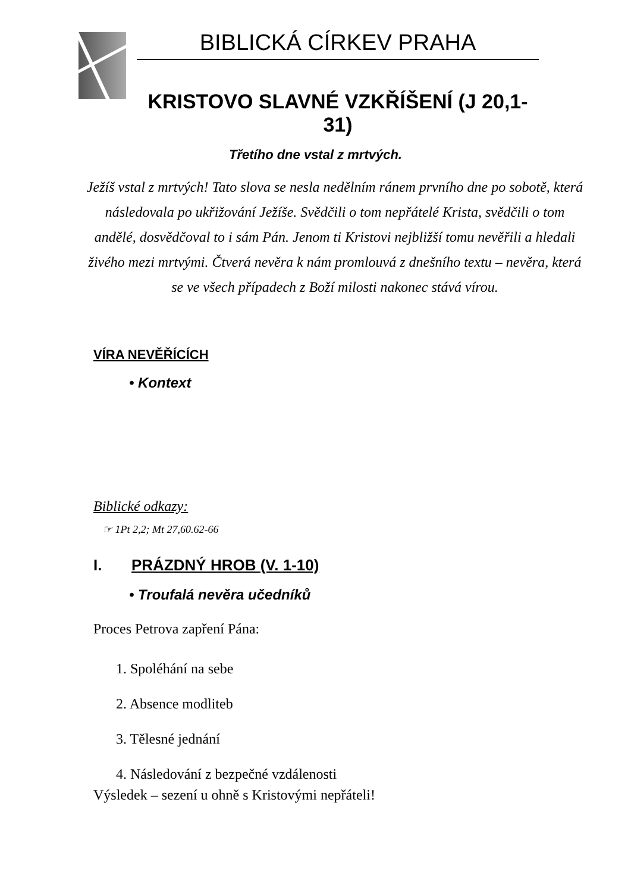BIBLICKÁ CÍRKEV PRAHA
KRISTOVO SLAVNÉ VZKŘÍŠENÍ (J 20,1-31)
Třetího dne vstal z mrtvých.
Ježíš vstal z mrtvých! Tato slova se nesla nedělním ránem prvního dne po sobotě, která následovala po ukřižování Ježíše. Svědčili o tom nepřátelé Krista, svědčili o tom andělé, dosvědčoval to i sám Pán. Jenom ti Kristovi nejbližší tomu nevěřili a hledali živého mezi mrtvými. Čtverá nevěra k nám promlouvá z dnešního textu – nevěra, která se ve všech případech z Boží milosti nakonec stává vírou.
VÍRA NEVĚŘÍCÍCH
• Kontext
Biblické odkazy:
☞ 1Pt 2,2; Mt 27,60.62-66
I. PRÁZDNÝ HROB (V. 1-10)
• Troufalá nevěra učedníků
Proces Petrova zapření Pána:
1. Spoléhání na sebe
2. Absence modliteb
3. Tělesné jednání
4. Následování z bezpečné vzdálenosti
Výsledek – sezení u ohně s Kristovými nepřáteli!